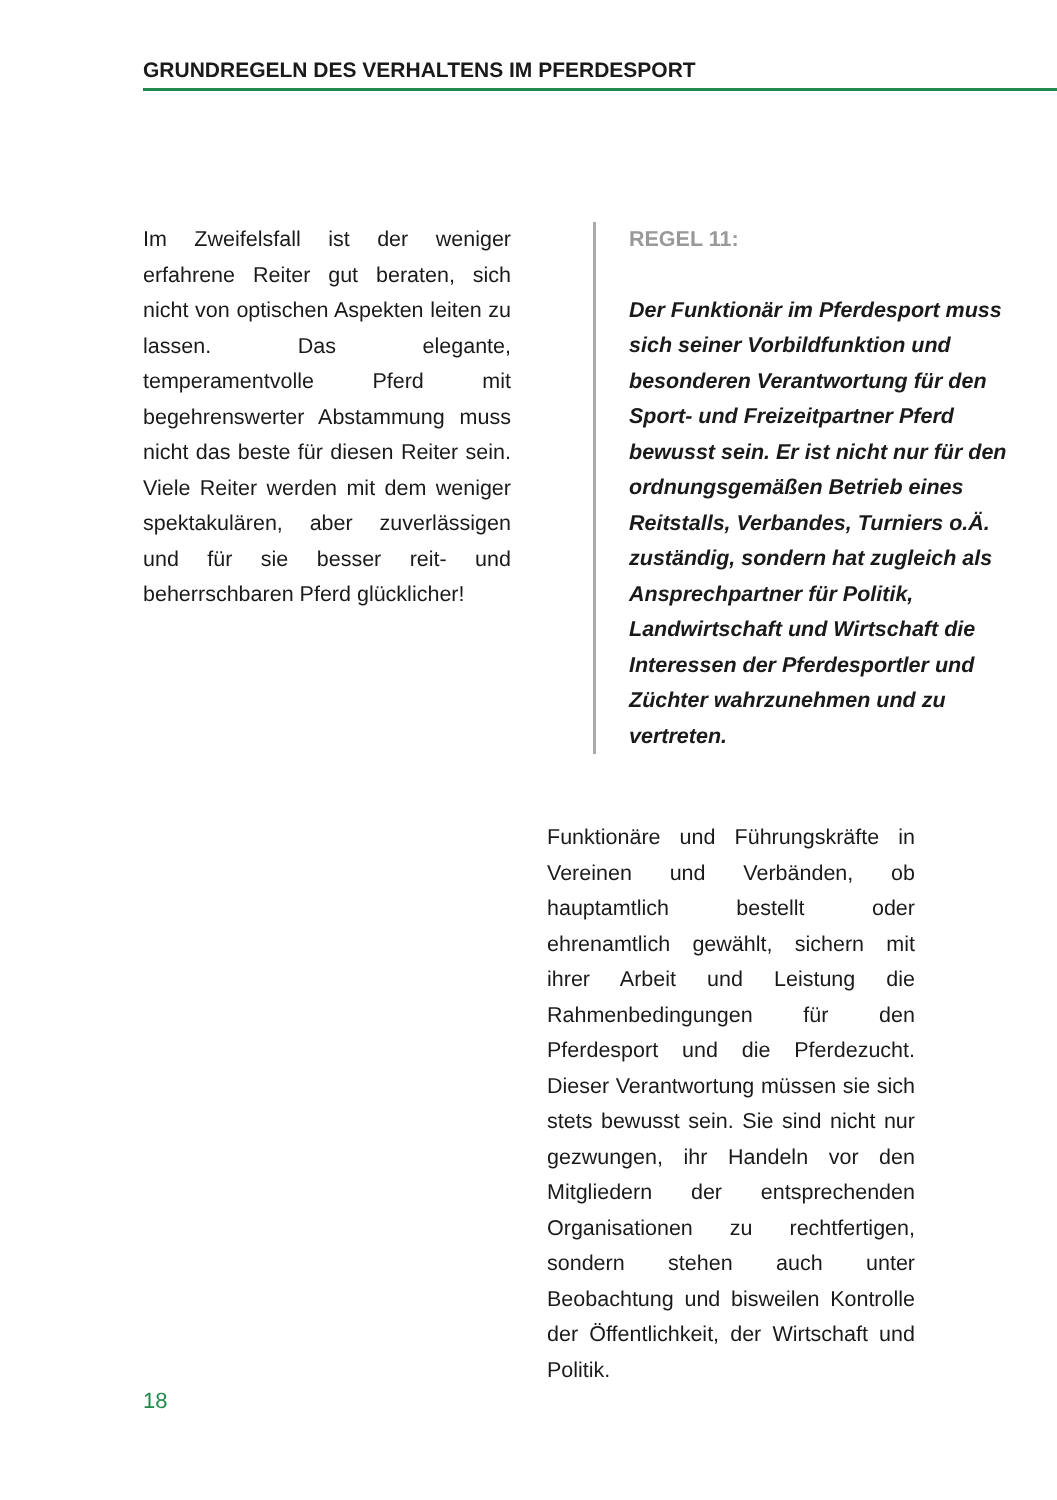GRUNDREGELN DES VERHALTENS IM PFERDESPORT
Im Zweifelsfall ist der weniger erfahrene Reiter gut beraten, sich nicht von optischen Aspekten leiten zu lassen. Das elegante, temperamentvolle Pferd mit begehrenswerter Abstammung muss nicht das beste für diesen Reiter sein. Viele Reiter werden mit dem weniger spektakulären, aber zuverlässigen und für sie besser reit- und beherrschbaren Pferd glücklicher!
REGEL 11:
Der Funktionär im Pferdesport muss sich seiner Vorbildfunktion und besonderen Verantwortung für den Sport- und Freizeitpartner Pferd bewusst sein. Er ist nicht nur für den ordnungsgemäßen Betrieb eines Reitstalls, Verbandes, Turniers o.Ä. zuständig, sondern hat zugleich als Ansprechpartner für Politik, Landwirtschaft und Wirtschaft die Interessen der Pferdesportler und Züchter wahrzunehmen und zu vertreten.
Funktionäre und Führungskräfte in Vereinen und Verbänden, ob hauptamtlich bestellt oder ehrenamtlich gewählt, sichern mit ihrer Arbeit und Leistung die Rahmenbedingungen für den Pferdesport und die Pferdezucht. Dieser Verantwortung müssen sie sich stets bewusst sein. Sie sind nicht nur gezwungen, ihr Handeln vor den Mitgliedern der entsprechenden Organisationen zu rechtfertigen, sondern stehen auch unter Beobachtung und bisweilen Kontrolle der Öffentlichkeit, der Wirtschaft und Politik.
18